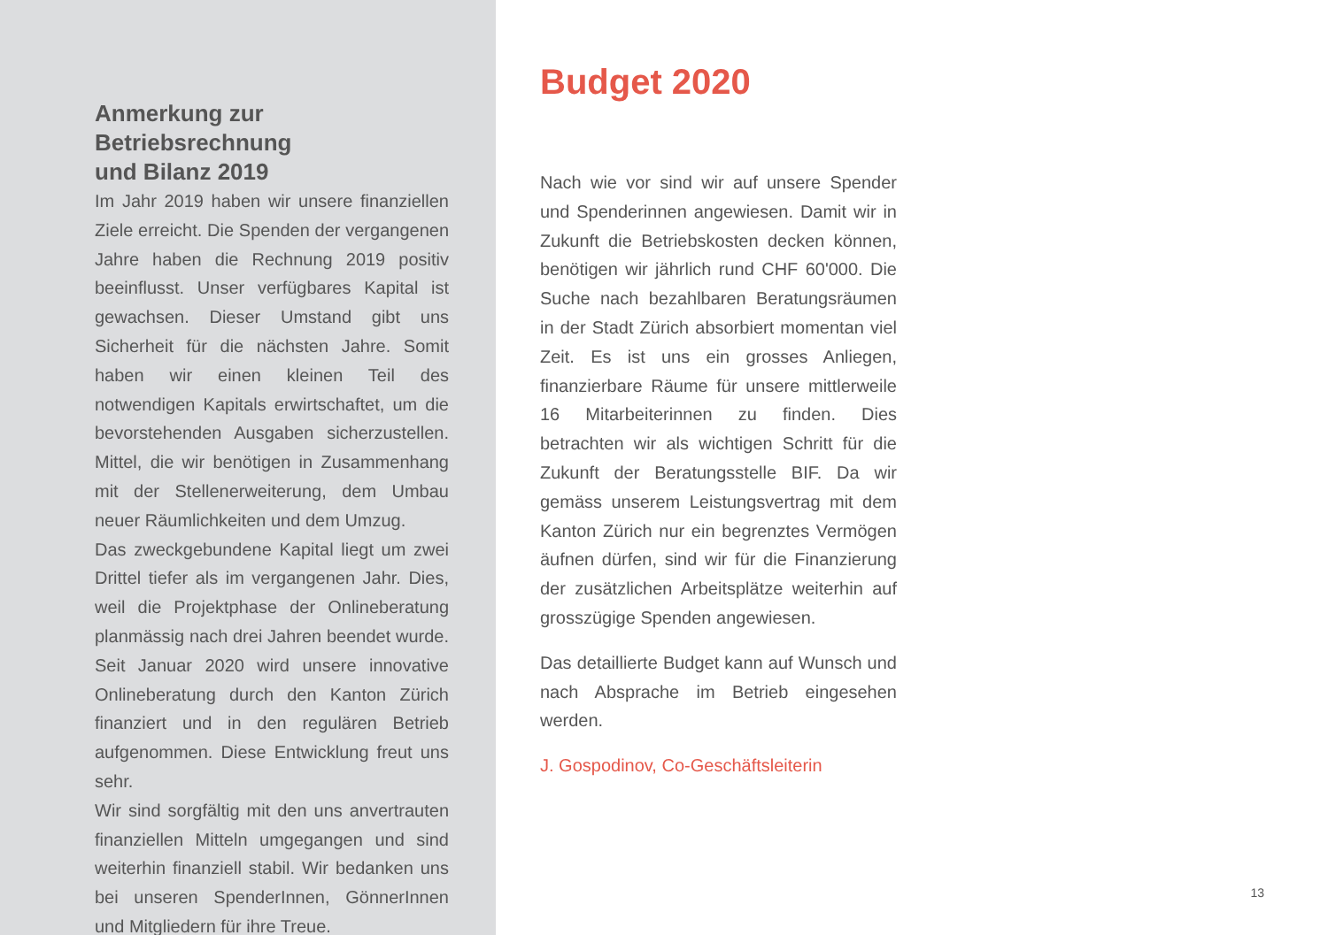Anmerkung zur Betriebsrechnung
und Bilanz 2019
Im Jahr 2019 haben wir unsere finanziellen Ziele erreicht. Die Spenden der vergangenen Jahre haben die Rechnung 2019 positiv beeinflusst. Unser verfügbares Kapital ist gewachsen. Dieser Umstand gibt uns Sicherheit für die nächsten Jahre. Somit haben wir einen kleinen Teil des notwendigen Kapitals erwirtschaftet, um die bevorstehenden Ausgaben sicherzustellen. Mittel, die wir benötigen in Zusammenhang mit der Stellenerweiterung, dem Umbau neuer Räumlichkeiten und dem Umzug.
Das zweckgebundene Kapital liegt um zwei Drittel tiefer als im vergangenen Jahr. Dies, weil die Projektphase der Onlineberatung planmässig nach drei Jahren beendet wurde. Seit Januar 2020 wird unsere innovative Onlineberatung durch den Kanton Zürich finanziert und in den regulären Betrieb aufgenommen. Diese Entwicklung freut uns sehr.
Wir sind sorgfältig mit den uns anvertrauten finanziellen Mitteln umgegangen und sind weiterhin finanziell stabil. Wir bedanken uns bei unseren SpenderInnen, GönnerInnen und Mitgliedern für ihre Treue.
Budget 2020
Nach wie vor sind wir auf unsere Spender und Spenderinnen angewiesen. Damit wir in Zukunft die Betriebskosten decken können, benötigen wir jährlich rund CHF 60'000. Die Suche nach bezahlbaren Beratungsräumen in der Stadt Zürich absorbiert momentan viel Zeit. Es ist uns ein grosses Anliegen, finanzierbare Räume für unsere mittlerweile 16 Mitarbeiterinnen zu finden. Dies betrachten wir als wichtigen Schritt für die Zukunft der Beratungsstelle BIF. Da wir gemäss unserem Leistungsvertrag mit dem Kanton Zürich nur ein begrenztes Vermögen äufnen dürfen, sind wir für die Finanzierung der zusätzlichen Arbeitsplätze weiterhin auf grosszügige Spenden angewiesen.
Das detaillierte Budget kann auf Wunsch und nach Absprache im Betrieb eingesehen werden.
J. Gospodinov, Co-Geschäftsleiterin
13